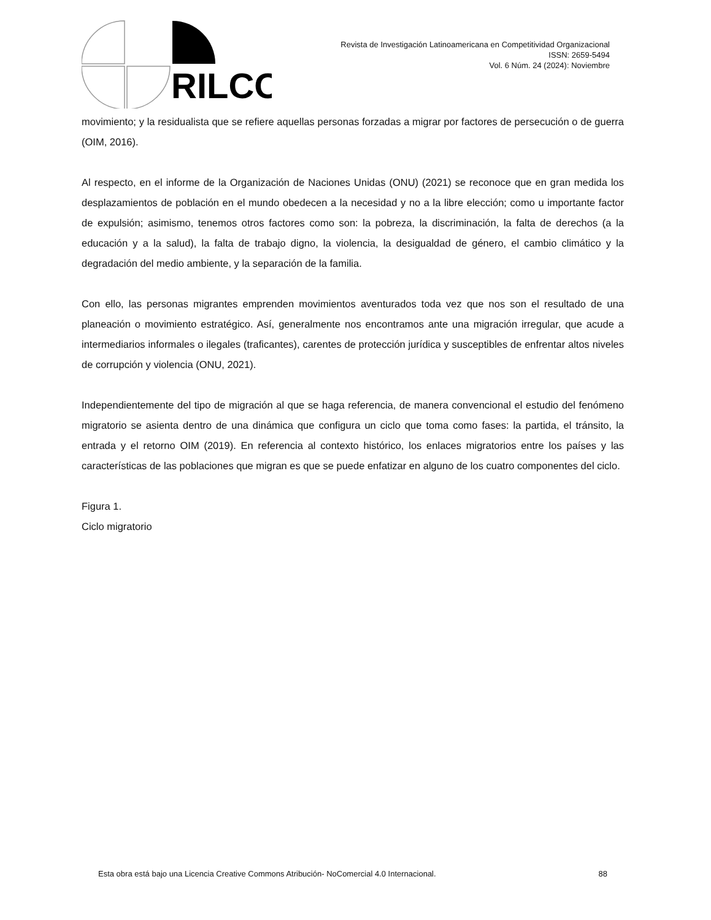RILCO
Revista de Investigación Latinoamericana en Competitividad Organizacional
ISSN: 2659-5494
Vol. 6 Núm. 24 (2024): Noviembre
movimiento; y la residualista que se refiere aquellas personas forzadas a migrar por factores de persecución o de guerra (OIM, 2016).
Al respecto, en el informe de la Organización de Naciones Unidas (ONU) (2021) se reconoce que en gran medida los desplazamientos de población en el mundo obedecen a la necesidad y no a la libre elección; como u importante factor de expulsión; asimismo, tenemos otros factores como son: la pobreza, la discriminación, la falta de derechos (a la educación y a la salud), la falta de trabajo digno, la violencia, la desigualdad de género, el cambio climático y la degradación del medio ambiente, y la separación de la familia.
Con ello, las personas migrantes emprenden movimientos aventurados toda vez que nos son el resultado de una planeación o movimiento estratégico. Así, generalmente nos encontramos ante una migración irregular, que acude a intermediarios informales o ilegales (traficantes), carentes de protección jurídica y susceptibles de enfrentar altos niveles de corrupción y violencia (ONU, 2021).
Independientemente del tipo de migración al que se haga referencia, de manera convencional el estudio del fenómeno migratorio se asienta dentro de una dinámica que configura un ciclo que toma como fases: la partida, el tránsito, la entrada y el retorno OIM (2019). En referencia al contexto histórico, los enlaces migratorios entre los países y las características de las poblaciones que migran es que se puede enfatizar en alguno de los cuatro componentes del ciclo.
Figura 1.
Ciclo migratorio
Esta obra está bajo una Licencia Creative Commons Atribución- NoComercial 4.0 Internacional. 88